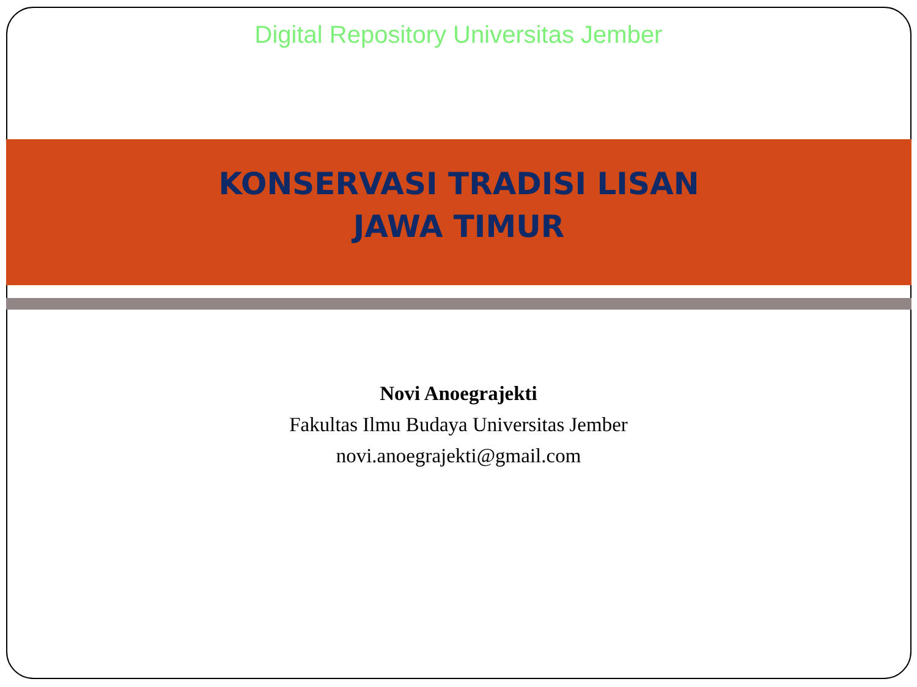Digital Repository Universitas Jember
KONSERVASI TRADISI LISAN
JAWA TIMUR
Novi Anoegrajekti
Fakultas Ilmu Budaya Universitas Jember
novi.anoegrajekti@gmail.com